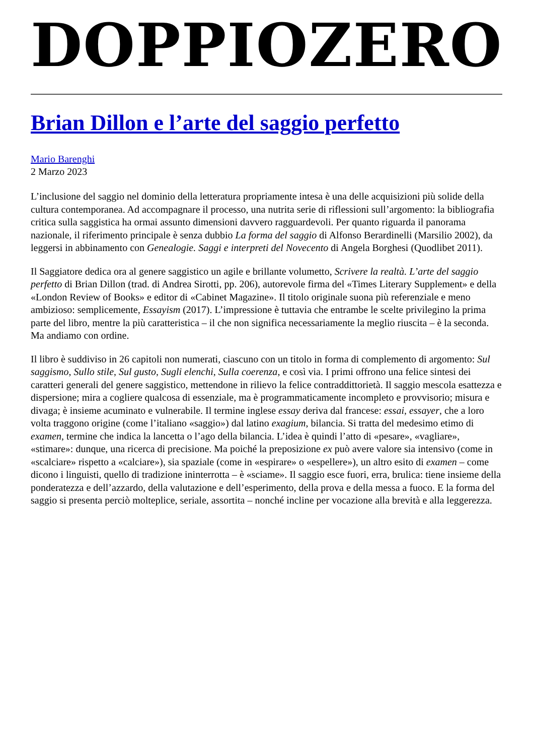DOPPIOZERO
Brian Dillon e l’arte del saggio perfetto
Mario Barenghi
2 Marzo 2023
L’inclusione del saggio nel dominio della letteratura propriamente intesa è una delle acquisizioni più solide della cultura contemporanea. Ad accompagnare il processo, una nutrita serie di riflessioni sull’argomento: la bibliografia critica sulla saggistica ha ormai assunto dimensioni davvero ragguardevoli. Per quanto riguarda il panorama nazionale, il riferimento principale è senza dubbio La forma del saggio di Alfonso Berardinelli (Marsilio 2002), da leggersi in abbinamento con Genealogie. Saggi e interpreti del Novecento di Angela Borghesi (Quodlibet 2011).
Il Saggiatore dedica ora al genere saggistico un agile e brillante volumetto, Scrivere la realtà. L’arte del saggio perfetto di Brian Dillon (trad. di Andrea Sirotti, pp. 206), autorevole firma del «Times Literary Supplement» e della «London Review of Books» e editor di «Cabinet Magazine». Il titolo originale suona più referenziale e meno ambizioso: semplicemente, Essayism (2017). L’impressione è tuttavia che entrambe le scelte privilegino la prima parte del libro, mentre la più caratteristica – il che non significa necessariamente la meglio riuscita – è la seconda. Ma andiamo con ordine.
Il libro è suddiviso in 26 capitoli non numerati, ciascuno con un titolo in forma di complemento di argomento: Sul saggismo, Sullo stile, Sul gusto, Sugli elenchi, Sulla coerenza, e così via. I primi offrono una felice sintesi dei caratteri generali del genere saggistico, mettendone in rilievo la felice contraddittorietà. Il saggio mescola esattezza e dispersione; mira a cogliere qualcosa di essenziale, ma è programmaticamente incompleto e provvisorio; misura e divaga; è insieme acuminato e vulnerabile. Il termine inglese essay deriva dal francese: essai, essayer, che a loro volta traggono origine (come l’italiano «saggio») dal latino exagium, bilancia. Si tratta del medesimo etimo di examen, termine che indica la lancetta o l’ago della bilancia. L’idea è quindi l’atto di «pesare», «vagliare», «stimare»: dunque, una ricerca di precisione. Ma poiché la preposizione ex può avere valore sia intensivo (come in «scalciare» rispetto a «calciare»), sia spaziale (come in «espirare» o «espellere»), un altro esito di examen – come dicono i linguisti, quello di tradizione ininterrotta – è «sciame». Il saggio esce fuori, erra, brulica: tiene insieme della ponderatezza e dell’azzardo, della valutazione e dell’esperimento, della prova e della messa a fuoco. E la forma del saggio si presenta perciò molteplice, seriale, assortita – nonché incline per vocazione alla brevità e alla leggerezza.